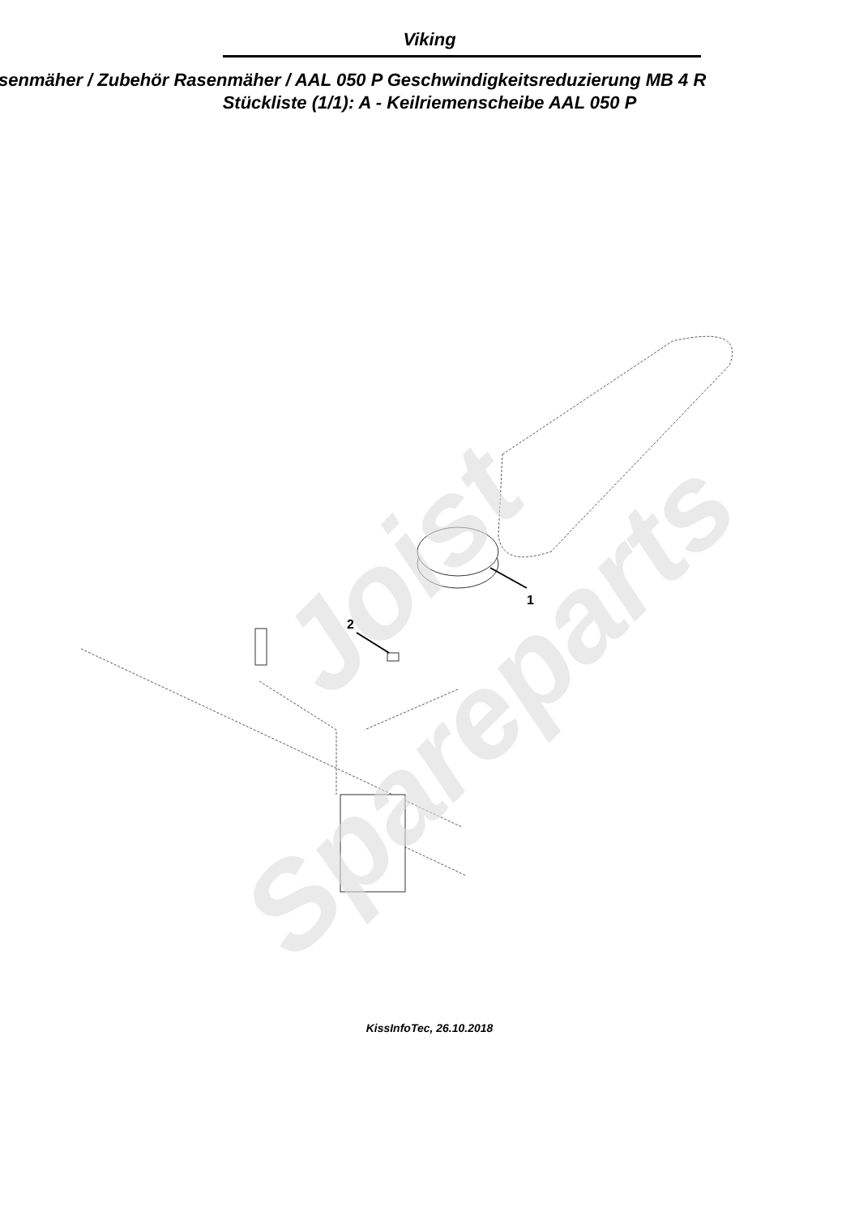Viking
senmäher / Zubehör Rasenmäher / AAL 050 P Geschwindigkeitsreduzierung MB 4 R
Stückliste (1/1): A - Keilriemenscheibe AAL 050 P
2
1
Joist
Spareparts
KissInfoTec, 26.10.2018